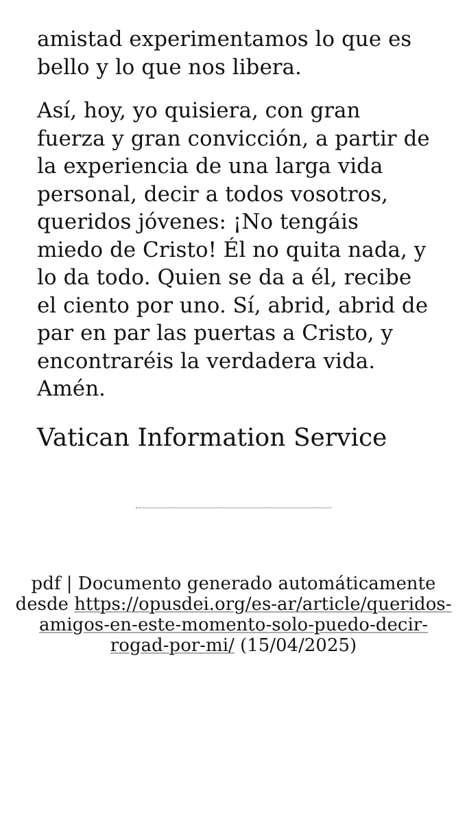amistad experimentamos lo que es bello y lo que nos libera.
Así, hoy, yo quisiera, con gran fuerza y gran convicción, a partir de la experiencia de una larga vida personal, decir a todos vosotros, queridos jóvenes: ¡No tengáis miedo de Cristo! Él no quita nada, y lo da todo. Quien se da a él, recibe el ciento por uno. Sí, abrid, abrid de par en par las puertas a Cristo, y encontraréis la verdadera vida. Amén.
Vatican Information Service
pdf | Documento generado automáticamente desde https://opusdei.org/es-ar/article/queridos-amigos-en-este-momento-solo-puedo-decir-rogad-por-mi/ (15/04/2025)